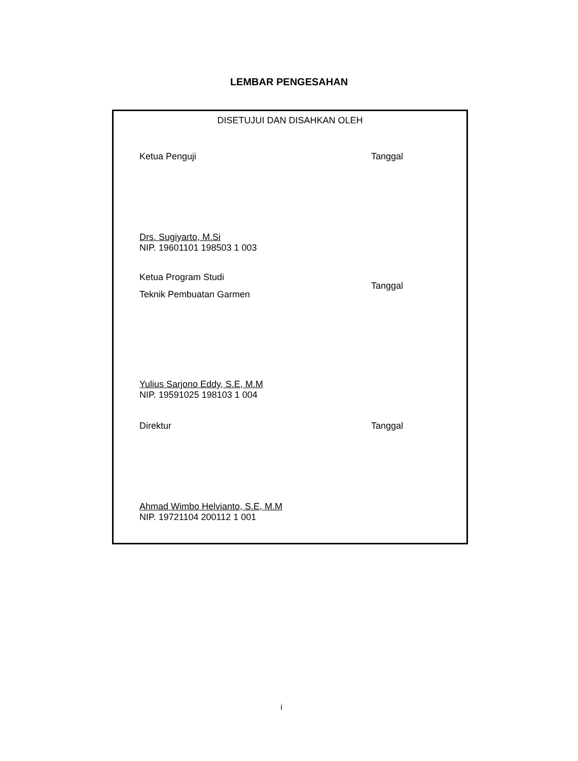LEMBAR PENGESAHAN
DISETUJUI DAN DISAHKAN OLEH
Ketua Penguji Tanggal
Drs. Sugiyarto, M.Si
NIP. 19601101 198503 1 003
Ketua Program Studi
Teknik Pembuatan Garmen
Tanggal
Yulius Sarjono Eddy, S.E, M.M
NIP. 19591025 198103 1 004
Direktur Tanggal
Ahmad Wimbo Helvianto, S.E, M.M
NIP. 19721104 200112 1 001
i